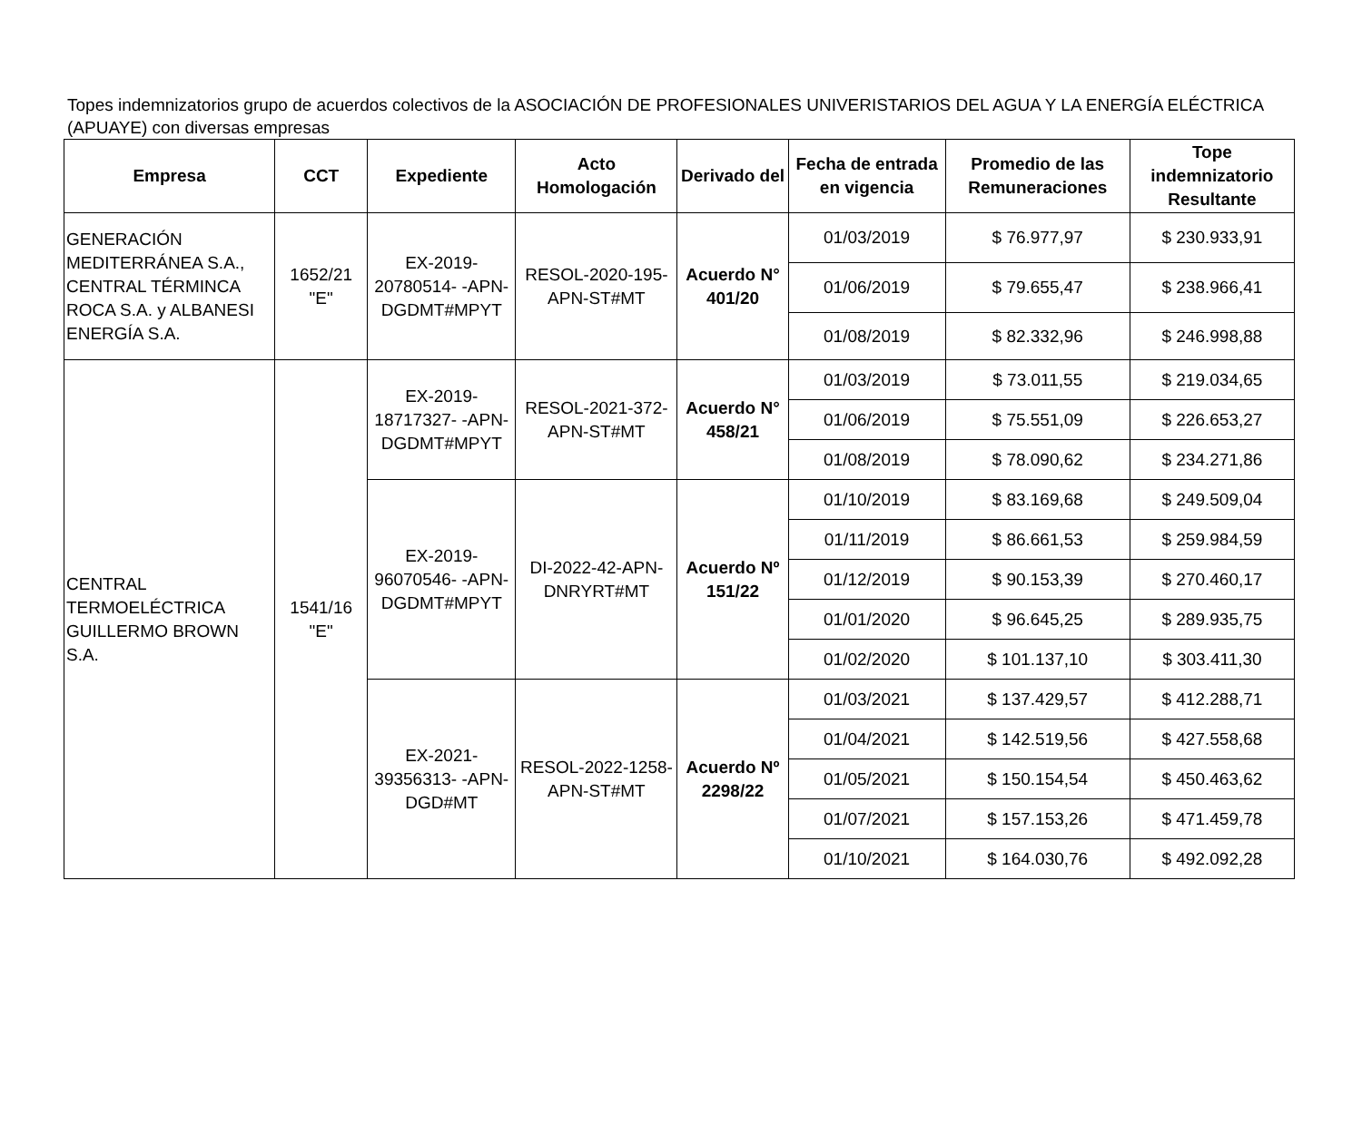Topes indemnizatorios grupo de acuerdos colectivos de la ASOCIACIÓN DE PROFESIONALES UNIVERISTARIOS DEL AGUA Y LA ENERGÍA ELÉCTRICA (APUAYE) con diversas empresas
| Empresa | CCT | Expediente | Acto Homologación | Derivado del | Fecha de entrada en vigencia | Promedio de las Remuneraciones | Tope indemnizatorio Resultante |
| --- | --- | --- | --- | --- | --- | --- | --- |
| GENERACIÓN MEDITERRÁNEA S.A., CENTRAL TÉRMINCA ROCA S.A. y ALBANESI ENERGÍA S.A. | 1652/21 "E" | EX-2019-20780514- -APN-DGDMT#MPYT | RESOL-2020-195-APN-ST#MT | Acuerdo N° 401/20 | 01/03/2019 | $ 76.977,97 | $ 230.933,91 |
| | | | | | 01/06/2019 | $ 79.655,47 | $ 238.966,41 |
| | | | | | 01/08/2019 | $ 82.332,96 | $ 246.998,88 |
| CENTRAL TERMOELÉCTRICA GUILLERMO BROWN S.A. | 1541/16 "E" | EX-2019-18717327- -APN-DGDMT#MPYT | RESOL-2021-372-APN-ST#MT | Acuerdo N° 458/21 | 01/03/2019 | $ 73.011,55 | $ 219.034,65 |
| | | | | | 01/06/2019 | $ 75.551,09 | $ 226.653,27 |
| | | | | | 01/08/2019 | $ 78.090,62 | $ 234.271,86 |
| | | EX-2019-96070546- -APN-DGDMT#MPYT | DI-2022-42-APN-DNRYRT#MT | Acuerdo Nº 151/22 | 01/10/2019 | $ 83.169,68 | $ 249.509,04 |
| | | | | | 01/11/2019 | $ 86.661,53 | $ 259.984,59 |
| | | | | | 01/12/2019 | $ 90.153,39 | $ 270.460,17 |
| | | | | | 01/01/2020 | $ 96.645,25 | $ 289.935,75 |
| | | | | | 01/02/2020 | $ 101.137,10 | $ 303.411,30 |
| | | EX-2021-39356313- -APN-DGD#MT | RESOL-2022-1258-APN-ST#MT | Acuerdo Nº 2298/22 | 01/03/2021 | $ 137.429,57 | $ 412.288,71 |
| | | | | | 01/04/2021 | $ 142.519,56 | $ 427.558,68 |
| | | | | | 01/05/2021 | $ 150.154,54 | $ 450.463,62 |
| | | | | | 01/07/2021 | $ 157.153,26 | $ 471.459,78 |
| | | | | | 01/10/2021 | $ 164.030,76 | $ 492.092,28 |